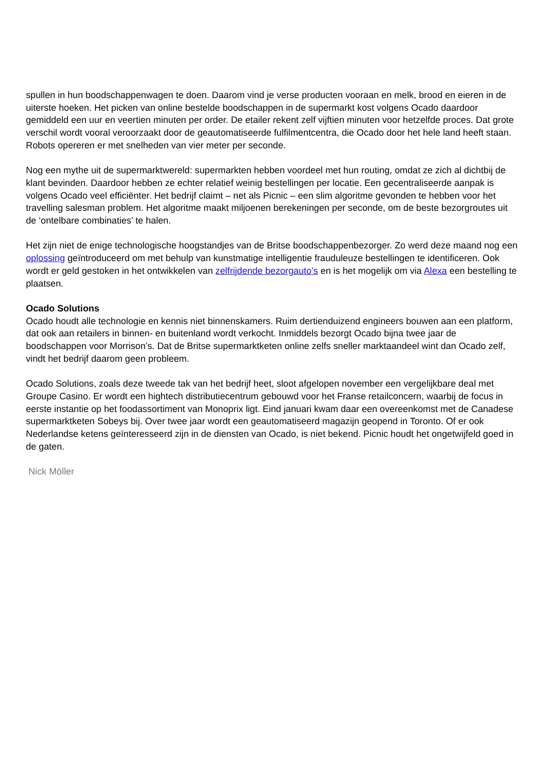spullen in hun boodschappenwagen te doen. Daarom vind je verse producten vooraan en melk, brood en eieren in de uiterste hoeken. Het picken van online bestelde boodschappen in de supermarkt kost volgens Ocado daardoor gemiddeld een uur en veertien minuten per order. De etailer rekent zelf vijftien minuten voor hetzelfde proces. Dat grote verschil wordt vooral veroorzaakt door de geautomatiseerde fulfilmentcentra, die Ocado door het hele land heeft staan. Robots opereren er met snelheden van vier meter per seconde.
Nog een mythe uit de supermarktwereld: supermarkten hebben voordeel met hun routing, omdat ze zich al dichtbij de klant bevinden. Daardoor hebben ze echter relatief weinig bestellingen per locatie. Een gecentraliseerde aanpak is volgens Ocado veel efficiënter. Het bedrijf claimt – net als Picnic – een slim algoritme gevonden te hebben voor het travelling salesman problem. Het algoritme maakt miljoenen berekeningen per seconde, om de beste bezorgroutes uit de ‘ontelbare combinaties’ te halen.
Het zijn niet de enige technologische hoogstandjes van de Britse boodschappenbezorger. Zo werd deze maand nog een oplossing geïntroduceerd om met behulp van kunstmatige intelligentie frauduleuze bestellingen te identificeren. Ook wordt er geld gestoken in het ontwikkelen van zelfrijdende bezorgauto’s en is het mogelijk om via Alexa een bestelling te plaatsen.
Ocado Solutions
Ocado houdt alle technologie en kennis niet binnenskamers. Ruim dertienduizend engineers bouwen aan een platform, dat ook aan retailers in binnen- en buitenland wordt verkocht. Inmiddels bezorgt Ocado bijna twee jaar de boodschappen voor Morrison’s. Dat de Britse supermarktketen online zelfs sneller marktaandeel wint dan Ocado zelf, vindt het bedrijf daarom geen probleem.
Ocado Solutions, zoals deze tweede tak van het bedrijf heet, sloot afgelopen november een vergelijkbare deal met Groupe Casino. Er wordt een hightech distributiecentrum gebouwd voor het Franse retailconcern, waarbij de focus in eerste instantie op het foodassortiment van Monoprix ligt. Eind januari kwam daar een overeenkomst met de Canadese supermarktketen Sobeys bij. Over twee jaar wordt een geautomatiseerd magazijn geopend in Toronto. Of er ook Nederlandse ketens geïnteresseerd zijn in de diensten van Ocado, is niet bekend. Picnic houdt het ongetwijfeld goed in de gaten.
Nick Möller